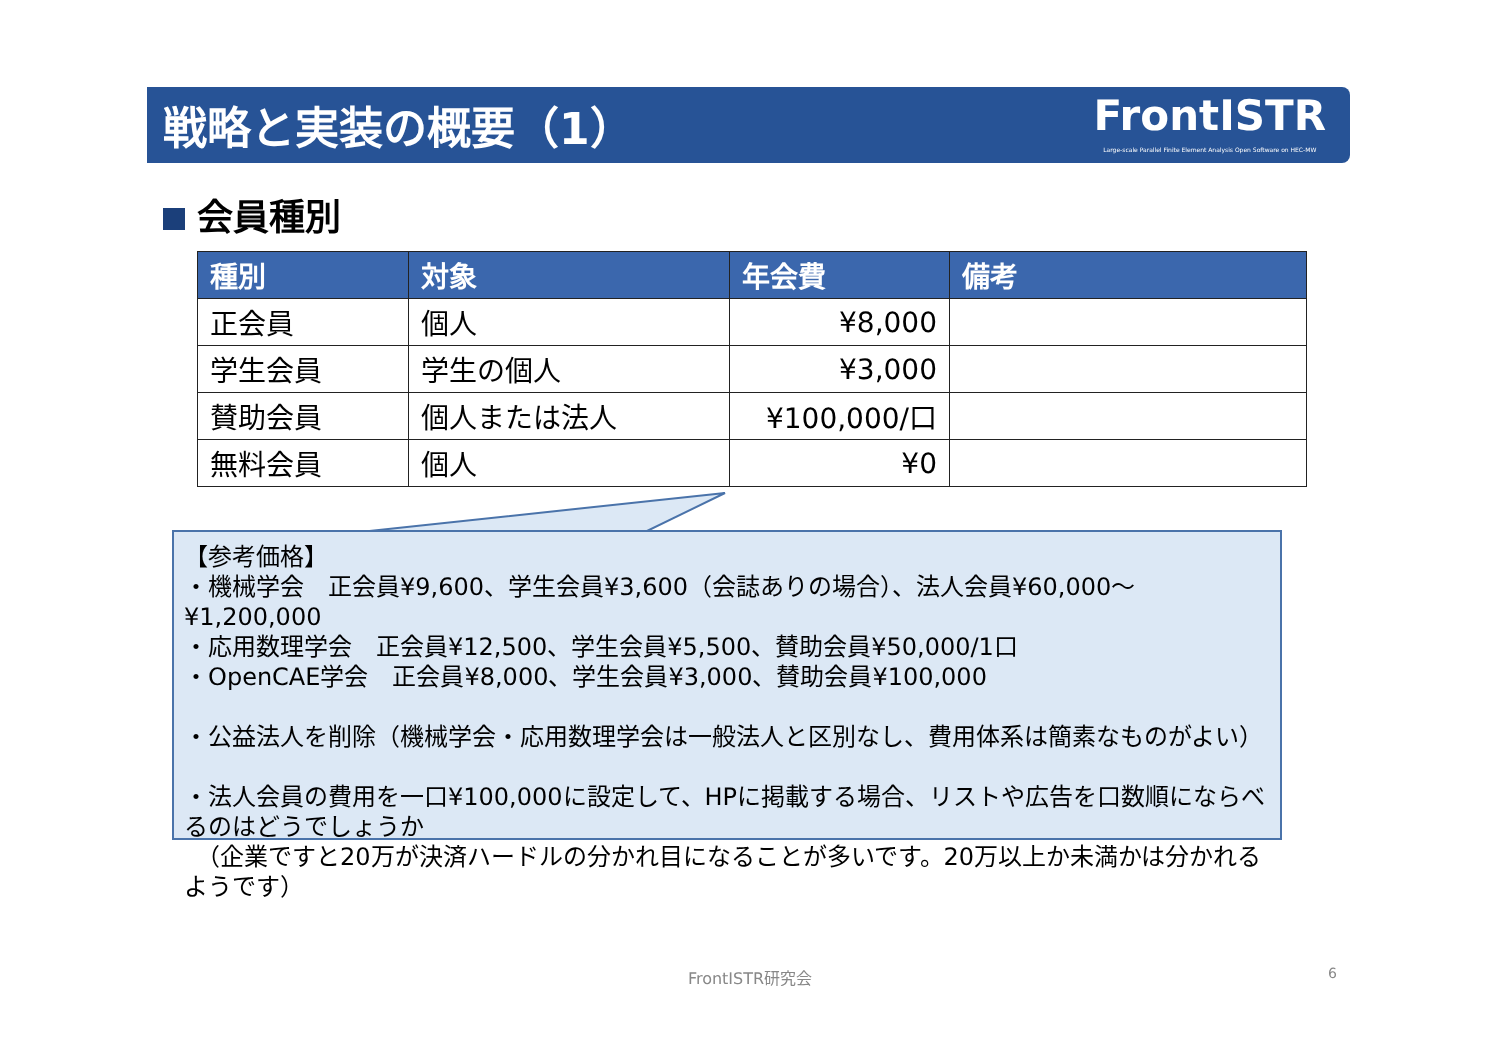戦略と実装の概要（1）
FrontISTR
Large-scale Parallel Finite Element Analysis Open Software on HEC-MW
会員種別
| 種別 | 対象 | 年会費 | 備考 |
| --- | --- | --- | --- |
| 正会員 | 個人 | ¥8,000 | |
| 学生会員 | 学生の個人 | ¥3,000 | |
| 賛助会員 | 個人または法人 | ¥100,000/口 | |
| 無料会員 | 個人 | ¥0 | |
【参考価格】
・機械学会　正会員¥9,600、学生会員¥3,600（会誌ありの場合）、法人会員¥60,000～¥1,200,000
・応用数理学会　正会員¥12,500、学生会員¥5,500、賛助会員¥50,000/1口
・OpenCAE学会　正会員¥8,000、学生会員¥3,000、賛助会員¥100,000
・公益法人を削除（機械学会・応用数理学会は一般法人と区別なし、費用体系は簡素なものがよい）
・法人会員の費用を一口¥100,000に設定して、HPに掲載する場合、リストや広告を口数順にならべるのはどうでしょうか
　（企業ですと20万が決済ハードルの分かれ目になることが多いです。20万以上か未満かは分かれるようです）
FrontISTR研究会 6